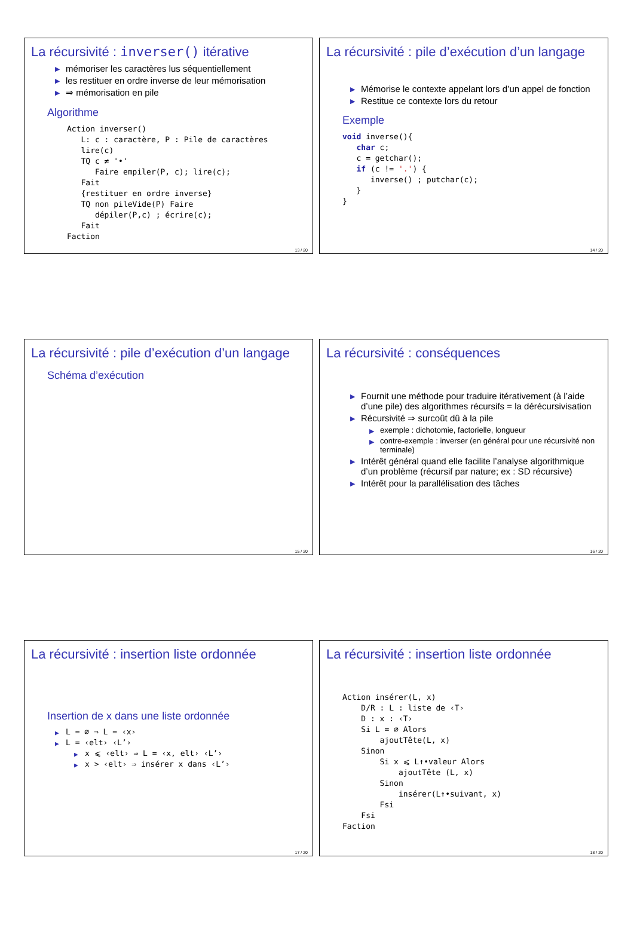La récursivité : inverser() itérative
▶ mémoriser les caractères lus séquentiellement
▶ les restituer en ordre inverse de leur mémorisation
▶ ⇒ mémorisation en pile
Algorithme
Action inverser()
   L: c : caractère, P : Pile de caractères
   lire(c)
   TQ c ≠ '•'
      Faire empiler(P, c); lire(c);
   Fait
   {restituer en ordre inverse}
   TQ non pileVide(P) Faire
      dépiler(P,c) ; écrire(c);
   Fait
Faction
13 / 20
La récursivité : pile d’exécution d’un langage
▶ Mémorise le contexte appelant lors d’un appel de fonction
▶ Restitue ce contexte lors du retour
Exemple
void inverse(){
   char c;
   c = getchar();
   if (c != '.') {
      inverse() ; putchar(c);
   }
}
14 / 20
La récursivité : pile d’exécution d’un langage
Schéma d’exécution
15 / 20
La récursivité : conséquences
▶ Fournit une méthode pour traduire itérativement (à l’aide d’une pile) des algorithmes récursifs = la dérécursivisation
▶ Récursivité ⇒ surcoût dû à la pile
▶ exemple : dichotomie, factorielle, longueur
▶ contre-exemple : inverser (en général pour une récursivité non terminale)
▶ Intérêt général quand elle facilite l’analyse algorithmique d’un problème (récursif par nature; ex : SD récursive)
▶ Intérêt pour la parallélisation des tâches
16 / 20
La récursivité : insertion liste ordonnée
Insertion de x dans une liste ordonnée
▶ L = ∅ ⇒ L = ‹x›
▶ L = ‹elt› ‹L’›
▶ x ⩽ ‹elt› ⇒ L = ‹x, elt› ‹L’›
▶ x > ‹elt› ⇒ insérer x dans ‹L’›
17 / 20
La récursivité : insertion liste ordonnée
Action insérer(L, x)
    D/R : L : liste de ‹T›
    D : x : ‹T›
    Si L = ∅ Alors
        ajoutTête(L, x)
    Sinon
        Si x ⩽ L↑•valeur Alors
            ajoutTête (L, x)
        Sinon
            insérer(L↑•suivant, x)
        Fsi
    Fsi
Faction
18 / 20